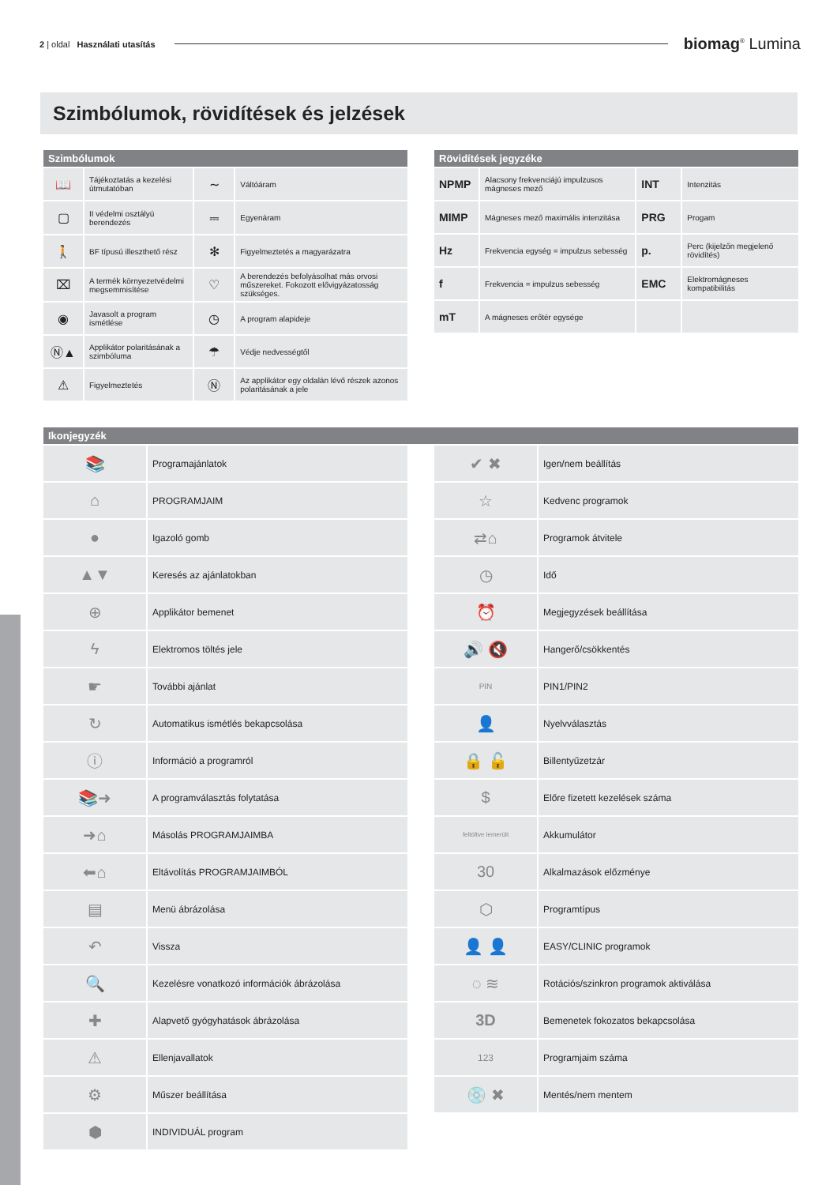2 | oldal Használati utasítás
biomag<sup>®</sup> Lumina
Szimbólumok, rövidítések és jelzések
| Szimbólumok | | | |
| --- | --- | --- | --- |
| 📖 | Tájékoztatás a kezelési útmutatóban | ∼ | Váltóáram |
| ▢ | II védelmi osztályú berendezés | ⎓ | Egyenáram |
| 🚶 | BF típusú illeszthető rész | ✻ | Figyelmeztetés a magyarázatra |
| ⌧ | A termék környezetvédelmi megsemmisítése | ♡ | A berendezés befolyásolhat más orvosi műszereket. Fokozott elővigyázatosság szükséges. |
| ◉ | Javasolt a program ismétlése | ◷ | A program alapideje |
| Ⓝ▲ | Applikátor polaritásának a szimbóluma | ☂ | Védje nedvességtől |
| ⚠ | Figyelmeztetés | Ⓝ | Az applikátor egy oldalán lévő részek azonos polaritásának a jele |
| Rövidítések jegyzéke | | | |
| --- | --- | --- | --- |
| NPMP | Alacsony frekvenciájú impulzusos mágneses mező | INT | Intenzitás |
| MIMP | Mágneses mező maximális intenzitása | PRG | Progam |
| Hz | Frekvencia egység = impulzus sebesség | p. | Perc (kijelzőn megjelenő rövidítés) |
| f | Frekvencia = impulzus sebesség | EMC | Elektromágneses kompatibilitás |
| mT | A mágneses erőtér egysége | | |
| Ikonjegyzék |
| --- |
| 📚 | Programajánlatok |
| ⌂ | PROGRAMJAIM |
| ● | Igazoló gomb |
| ▲▼ | Keresés az ajánlatokban |
| ⊕ | Applikátor bemenet |
| ϟ | Elektromos töltés jele |
| ☛ | További ajánlat |
| ↻ | Automatikus ismétlés bekapcsolása |
| ⓘ | Információ a programról |
| 📚➜ | A programválasztás folytatása |
| ➜⌂ | Másolás PROGRAMJAIMBA |
| ⬅⌂ | Eltávolítás PROGRAMJAIMBÓL |
| ▤ | Menü ábrázolása |
| ↶ | Vissza |
| 🔍 | Kezelésre vonatkozó információk ábrázolása |
| ✚ | Alapvető gyógyhatások ábrázolása |
| ⚠ | Ellenjavallatok |
| ⚙ | Műszer beállítása |
| ⬢ | INDIVIDUÁL program |
| ✔ ✖ | Igen/nem beállítás |
| ☆ | Kedvenc programok |
| ⇄⌂ | Programok átvitele |
| ◷ | Idő |
| ⏰ | Megjegyzések beállítása |
| 🔊 🔇 | Hangerő/csökkentés |
| PIN | PIN1/PIN2 |
| 👤 | Nyelvválasztás |
| 🔒 🔓 | Billentyűzetzár |
| $ | Előre fizetett kezelések száma |
| feltöltve lemerült | Akkumulátor |
| 30 | Alkalmazások előzménye |
| ⬡ | Programtípus |
| 👤 👤 | EASY/CLINIC programok |
| ◌ ≋ | Rotációs/szinkron programok aktiválása |
| 3D | Bemenetek fokozatos bekapcsolása |
| 123 | Programjaim száma |
| 💿 ✖ | Mentés/nem mentem |